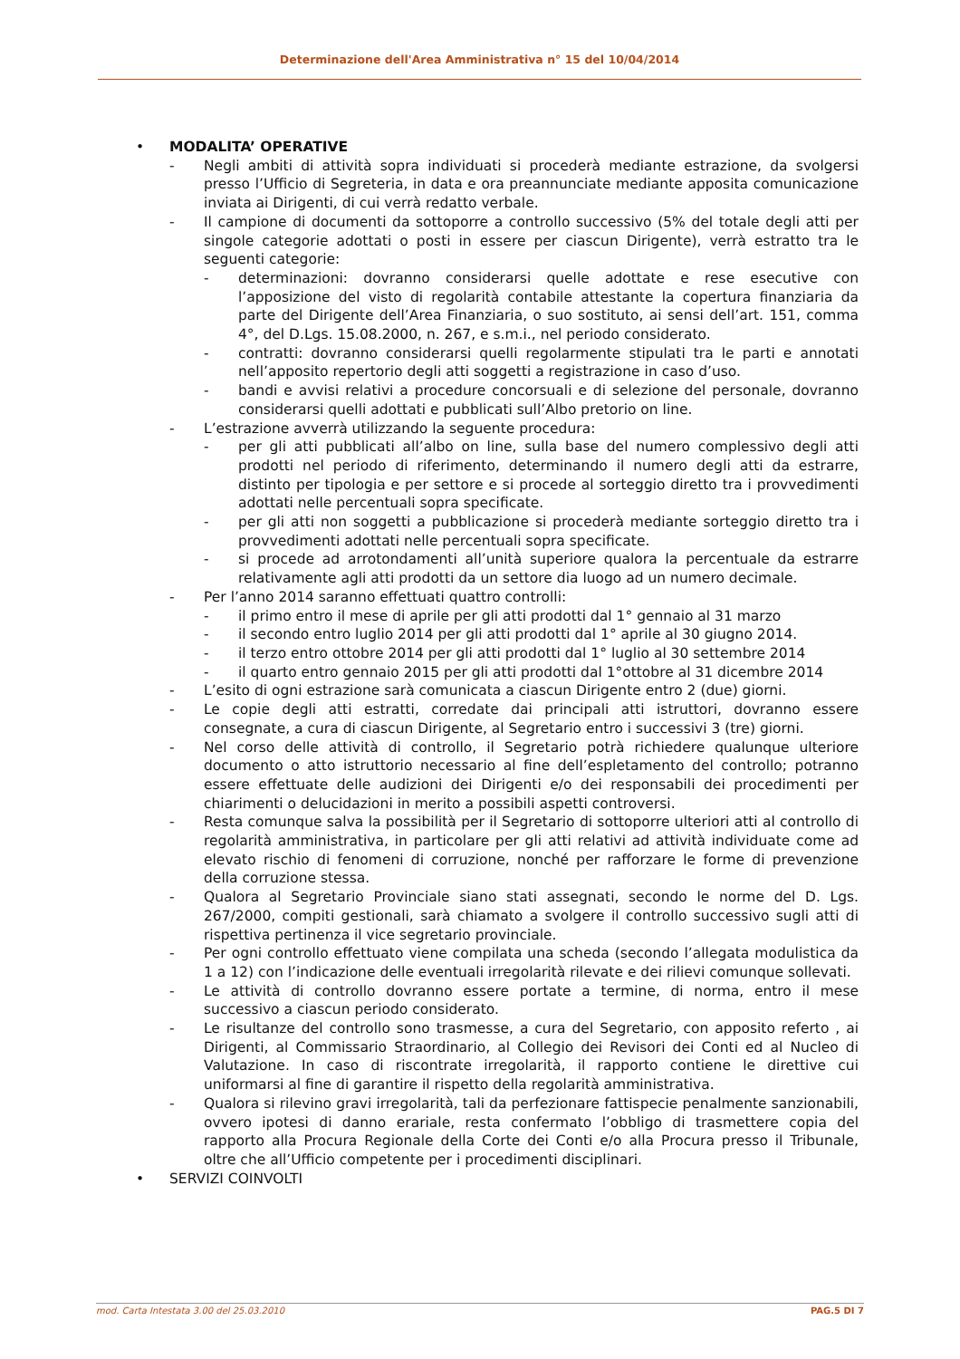Determinazione dell'Area Amministrativa n° 15 del 10/04/2014
• MODALITA’ OPERATIVE
- Negli ambiti di attività sopra individuati si procederà mediante estrazione, da svolgersi presso l’Ufficio di Segreteria, in data e ora preannunciate mediante apposita comunicazione inviata ai Dirigenti, di cui verrà redatto verbale.
- Il campione di documenti da sottoporre a controllo successivo (5% del totale degli atti per singole categorie adottati o posti in essere per ciascun Dirigente), verrà estratto tra le seguenti categorie:
- determinazioni: dovranno considerarsi quelle adottate e rese esecutive con l’apposizione del visto di regolarità contabile attestante la copertura finanziaria da parte del Dirigente dell’Area Finanziaria, o suo sostituto, ai sensi dell’art. 151, comma 4°, del D.Lgs. 15.08.2000, n. 267, e s.m.i., nel periodo considerato.
- contratti: dovranno considerarsi quelli regolarmente stipulati tra le parti e annotati nell’apposito repertorio degli atti soggetti a registrazione in caso d’uso.
- bandi e avvisi relativi a procedure concorsuali e di selezione del personale, dovranno considerarsi quelli adottati e pubblicati sull’Albo pretorio on line.
- L’estrazione avverrà utilizzando la seguente procedura:
- per gli atti pubblicati all’albo on line, sulla base del numero complessivo degli atti prodotti nel periodo di riferimento, determinando il numero degli atti da estrarre, distinto per tipologia e per settore e si procede al sorteggio diretto tra i provvedimenti adottati nelle percentuali sopra specificate.
- per gli atti non soggetti a pubblicazione si procederà mediante sorteggio diretto tra i provvedimenti adottati nelle percentuali sopra specificate.
- si procede ad arrotondamenti all’unità superiore qualora la percentuale da estrarre relativamente agli atti prodotti da un settore dia luogo ad un numero decimale.
- Per l’anno 2014 saranno effettuati quattro controlli:
- il primo entro il mese di aprile per gli atti prodotti dal 1° gennaio al 31 marzo
- il secondo entro luglio 2014 per gli atti prodotti dal 1° aprile al 30 giugno 2014.
- il terzo entro ottobre 2014 per gli atti prodotti dal 1° luglio al 30 settembre 2014
- il quarto entro gennaio 2015 per gli atti prodotti dal 1°ottobre al 31 dicembre 2014
- L’esito di ogni estrazione sarà comunicata a ciascun Dirigente entro 2 (due) giorni.
- Le copie degli atti estratti, corredate dai principali atti istruttori, dovranno essere consegnate, a cura di ciascun Dirigente, al Segretario entro i successivi 3 (tre) giorni.
- Nel corso delle attività di controllo, il Segretario potrà richiedere qualunque ulteriore documento o atto istruttorio necessario al fine dell’espletamento del controllo; potranno essere effettuate delle audizioni dei Dirigenti e/o dei responsabili dei procedimenti per chiarimenti o delucidazioni in merito a possibili aspetti controversi.
- Resta comunque salva la possibilità per il Segretario di sottoporre ulteriori atti al controllo di regolarità amministrativa, in particolare per gli atti relativi ad attività individuate come ad elevato rischio di fenomeni di corruzione, nonché per rafforzare le forme di prevenzione della corruzione stessa.
- Qualora al Segretario Provinciale siano stati assegnati, secondo le norme del D. Lgs. 267/2000, compiti gestionali, sarà chiamato a svolgere il controllo successivo sugli atti di rispettiva pertinenza il vice segretario provinciale.
- Per ogni controllo effettuato viene compilata una scheda (secondo l’allegata modulistica da 1 a 12) con l’indicazione delle eventuali irregolarità rilevate e dei rilievi comunque sollevati.
- Le attività di controllo dovranno essere portate a termine, di norma, entro il mese successivo a ciascun periodo considerato.
- Le risultanze del controllo sono trasmesse, a cura del Segretario, con apposito referto , ai Dirigenti, al Commissario Straordinario, al Collegio dei Revisori dei Conti ed al Nucleo di Valutazione. In caso di riscontrate irregolarità, il rapporto contiene le direttive cui uniformarsi al fine di garantire il rispetto della regolarità amministrativa.
- Qualora si rilevino gravi irregolarità, tali da perfezionare fattispecie penalmente sanzionabili, ovvero ipotesi di danno erariale, resta confermato l’obbligo di trasmettere copia del rapporto alla Procura Regionale della Corte dei Conti e/o alla Procura presso il Tribunale, oltre che all’Ufficio competente per i procedimenti disciplinari.
• SERVIZI COINVOLTI
mod. Carta Intestata 3.00 del 25.03.2010 PAG.5 DI 7